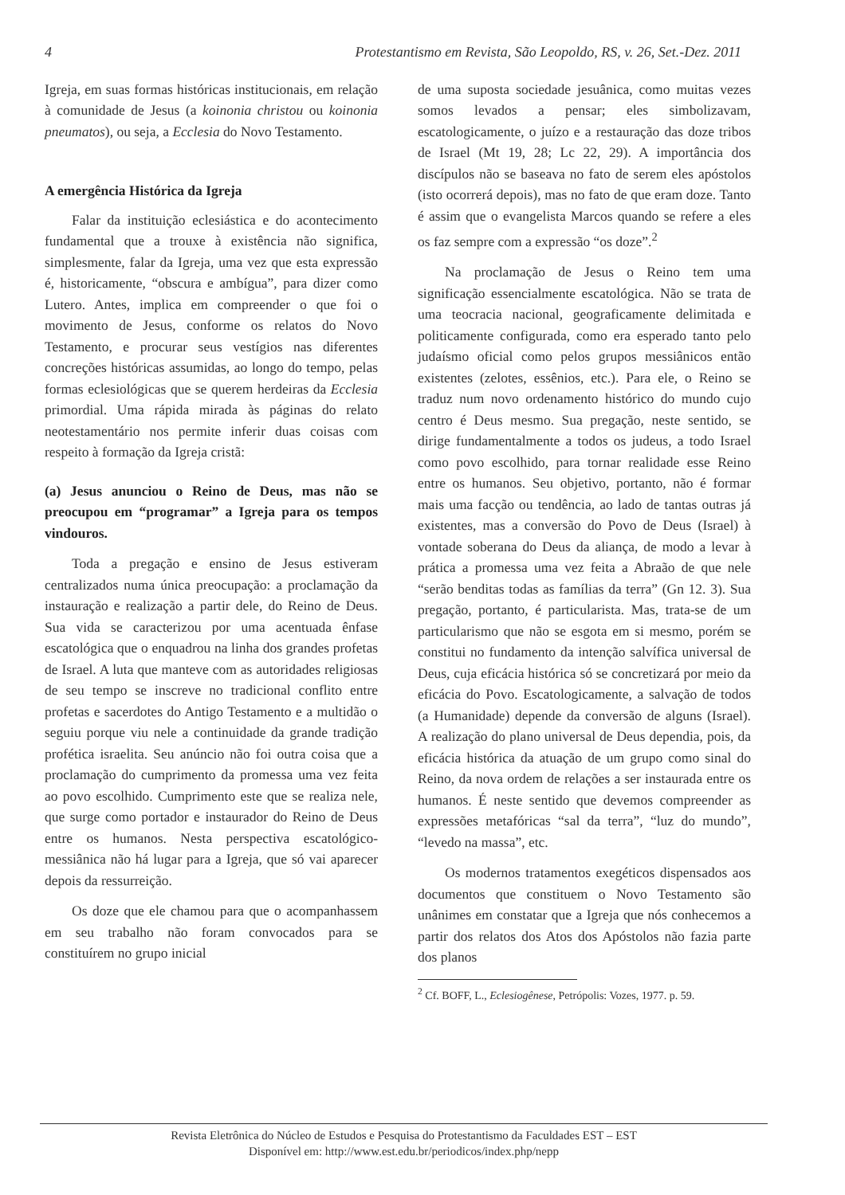4 Protestantismo em Revista, São Leopoldo, RS, v. 26, Set.-Dez. 2011
Igreja, em suas formas históricas institucionais, em relação à comunidade de Jesus (a koinonia christou ou koinonia pneumatos), ou seja, a Ecclesia do Novo Testamento.
A emergência Histórica da Igreja
Falar da instituição eclesiástica e do acontecimento fundamental que a trouxe à existência não significa, simplesmente, falar da Igreja, uma vez que esta expressão é, historicamente, “obscura e ambígua”, para dizer como Lutero. Antes, implica em compreender o que foi o movimento de Jesus, conforme os relatos do Novo Testamento, e procurar seus vestígios nas diferentes concreções históricas assumidas, ao longo do tempo, pelas formas eclesiológicas que se querem herdeiras da Ecclesia primordial. Uma rápida mirada às páginas do relato neotestamentário nos permite inferir duas coisas com respeito à formação da Igreja cristã:
(a) Jesus anunciou o Reino de Deus, mas não se preocupou em “programar” a Igreja para os tempos vindouros.
Toda a pregação e ensino de Jesus estiveram centralizados numa única preocupação: a proclamação da instauração e realização a partir dele, do Reino de Deus. Sua vida se caracterizou por uma acentuada ênfase escatológica que o enquadrou na linha dos grandes profetas de Israel. A luta que manteve com as autoridades religiosas de seu tempo se inscreve no tradicional conflito entre profetas e sacerdotes do Antigo Testamento e a multidão o seguiu porque viu nele a continuidade da grande tradição profética israelita. Seu anúncio não foi outra coisa que a proclamação do cumprimento da promessa uma vez feita ao povo escolhido. Cumprimento este que se realiza nele, que surge como portador e instaurador do Reino de Deus entre os humanos. Nesta perspectiva escatológico-messiânica não há lugar para a Igreja, que só vai aparecer depois da ressurreição.
Os doze que ele chamou para que o acompanhassem em seu trabalho não foram convocados para se constituírem no grupo inicial
de uma suposta sociedade jesuânica, como muitas vezes somos levados a pensar; eles simbolizavam, escatologicamente, o juízo e a restauração das doze tribos de Israel (Mt 19, 28; Lc 22, 29). A importância dos discípulos não se baseava no fato de serem eles apóstolos (isto ocorrerá depois), mas no fato de que eram doze. Tanto é assim que o evangelista Marcos quando se refere a eles os faz sempre com a expressão “os doze”.<sup>2</sup>
Na proclamação de Jesus o Reino tem uma significação essencialmente escatológica. Não se trata de uma teocracia nacional, geograficamente delimitada e politicamente configurada, como era esperado tanto pelo judaísmo oficial como pelos grupos messiânicos então existentes (zelotes, essênios, etc.). Para ele, o Reino se traduz num novo ordenamento histórico do mundo cujo centro é Deus mesmo. Sua pregação, neste sentido, se dirige fundamentalmente a todos os judeus, a todo Israel como povo escolhido, para tornar realidade esse Reino entre os humanos. Seu objetivo, portanto, não é formar mais uma facção ou tendência, ao lado de tantas outras já existentes, mas a conversão do Povo de Deus (Israel) à vontade soberana do Deus da aliança, de modo a levar à prática a promessa uma vez feita a Abraão de que nele “serão benditas todas as famílias da terra” (Gn 12. 3). Sua pregação, portanto, é particularista. Mas, trata-se de um particularismo que não se esgota em si mesmo, porém se constitui no fundamento da intenção salvífica universal de Deus, cuja eficácia histórica só se concretizará por meio da eficácia do Povo. Escatologicamente, a salvação de todos (a Humanidade) depende da conversão de alguns (Israel). A realização do plano universal de Deus dependia, pois, da eficácia histórica da atuação de um grupo como sinal do Reino, da nova ordem de relações a ser instaurada entre os humanos. É neste sentido que devemos compreender as expressões metafóricas “sal da terra”, “luz do mundo”, “levedo na massa”, etc.
Os modernos tratamentos exegéticos dispensados aos documentos que constituem o Novo Testamento são unânimes em constatar que a Igreja que nós conhecemos a partir dos relatos dos Atos dos Apóstolos não fazia parte dos planos
<sup>2</sup> Cf. BOFF, L., Eclesiogênese, Petrópolis: Vozes, 1977. p. 59.
Revista Eletrônica do Núcleo de Estudos e Pesquisa do Protestantismo da Faculdades EST – EST
Disponível em: http://www.est.edu.br/periodicos/index.php/nepp